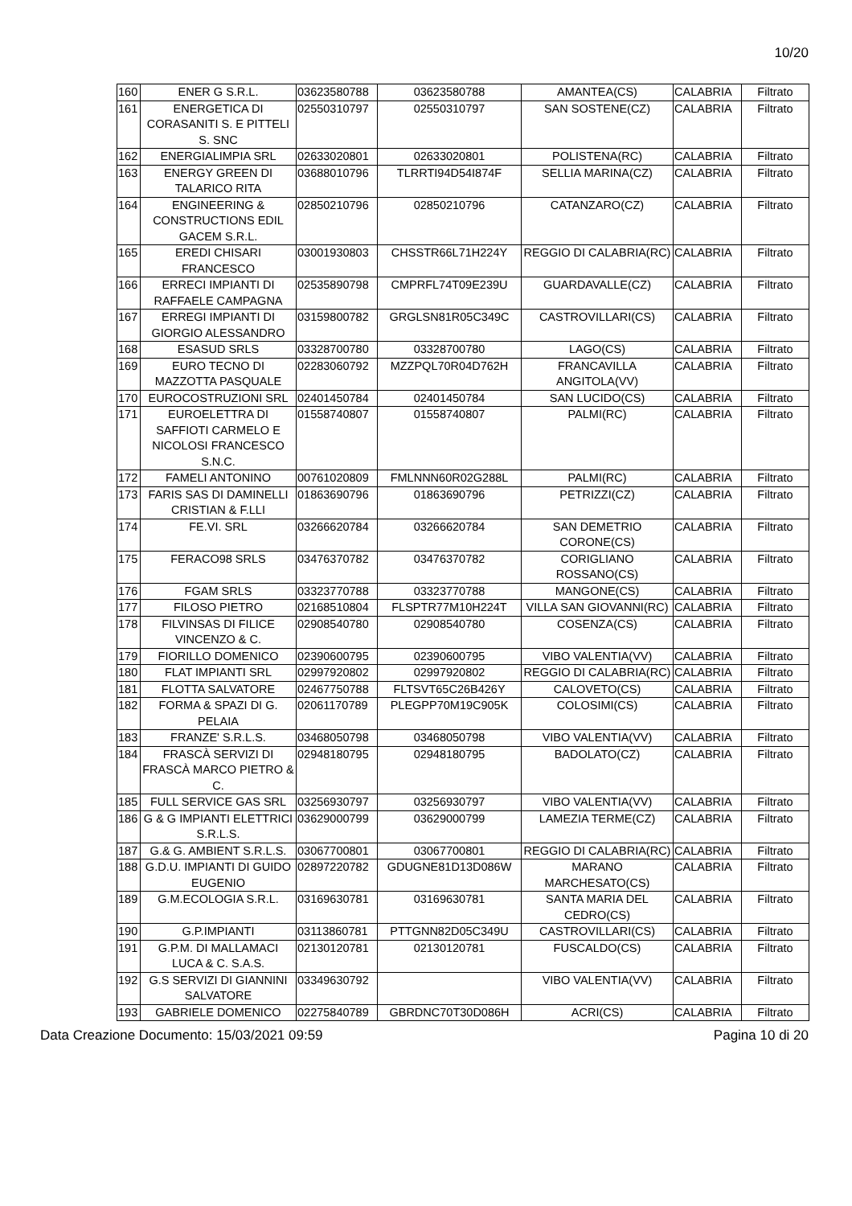10/20
| 160 | ENER G S.R.L. | 03623580788 | 03623580788 | AMANTEA(CS) | CALABRIA | Filtrato |
| 161 | ENERGETICA DI CORASANITI S. E PITTELI S. SNC | 02550310797 | 02550310797 | SAN SOSTENE(CZ) | CALABRIA | Filtrato |
| 162 | ENERGIALIMPIA SRL | 02633020801 | 02633020801 | POLISTENA(RC) | CALABRIA | Filtrato |
| 163 | ENERGY GREEN DI TALARICO RITA | 03688010796 | TLRRTI94D54I874F | SELLIA MARINA(CZ) | CALABRIA | Filtrato |
| 164 | ENGINEERING & CONSTRUCTIONS EDIL GACEM S.R.L. | 02850210796 | 02850210796 | CATANZARO(CZ) | CALABRIA | Filtrato |
| 165 | EREDI CHISARI FRANCESCO | 03001930803 | CHSSTR66L71H224Y | REGGIO DI CALABRIA(RC) | CALABRIA | Filtrato |
| 166 | ERRECI IMPIANTI DI RAFFAELE CAMPAGNA | 02535890798 | CMPRFL74T09E239U | GUARDAVALLE(CZ) | CALABRIA | Filtrato |
| 167 | ERREGI IMPIANTI DI GIORGIO ALESSANDRO | 03159800782 | GRGLSN81R05C349C | CASTROVILLARI(CS) | CALABRIA | Filtrato |
| 168 | ESASUD SRLS | 03328700780 | 03328700780 | LAGO(CS) | CALABRIA | Filtrato |
| 169 | EURO TECNO DI MAZZOTTA PASQUALE | 02283060792 | MZZPQL70R04D762H | FRANCAVILLA ANGITOLA(VV) | CALABRIA | Filtrato |
| 170 | EUROCOSTRUZIONI SRL | 02401450784 | 02401450784 | SAN LUCIDO(CS) | CALABRIA | Filtrato |
| 171 | EUROELETTRA DI SAFFIOTI CARMELO E NICOLOSI FRANCESCO S.N.C. | 01558740807 | 01558740807 | PALMI(RC) | CALABRIA | Filtrato |
| 172 | FAMELI ANTONINO | 00761020809 | FMLNNN60R02G288L | PALMI(RC) | CALABRIA | Filtrato |
| 173 | FARIS SAS DI DAMINELLI CRISTIAN & F.LLI | 01863690796 | 01863690796 | PETRIZZI(CZ) | CALABRIA | Filtrato |
| 174 | FE.VI. SRL | 03266620784 | 03266620784 | SAN DEMETRIO CORONE(CS) | CALABRIA | Filtrato |
| 175 | FERACO98 SRLS | 03476370782 | 03476370782 | CORIGLIANO ROSSANO(CS) | CALABRIA | Filtrato |
| 176 | FGAM SRLS | 03323770788 | 03323770788 | MANGONE(CS) | CALABRIA | Filtrato |
| 177 | FILOSO PIETRO | 02168510804 | FLSPTR77M10H224T | VILLA SAN GIOVANNI(RC) | CALABRIA | Filtrato |
| 178 | FILVINSAS DI FILICE VINCENZO & C. | 02908540780 | 02908540780 | COSENZA(CS) | CALABRIA | Filtrato |
| 179 | FIORILLO DOMENICO | 02390600795 | 02390600795 | VIBO VALENTIA(VV) | CALABRIA | Filtrato |
| 180 | FLAT IMPIANTI SRL | 02997920802 | 02997920802 | REGGIO DI CALABRIA(RC) | CALABRIA | Filtrato |
| 181 | FLOTTA SALVATORE | 02467750788 | FLTSVT65C26B426Y | CALOVETO(CS) | CALABRIA | Filtrato |
| 182 | FORMA & SPAZI DI G. PELAIA | 02061170789 | PLEGPP70M19C905K | COLOSIMI(CS) | CALABRIA | Filtrato |
| 183 | FRANZE' S.R.L.S. | 03468050798 | 03468050798 | VIBO VALENTIA(VV) | CALABRIA | Filtrato |
| 184 | FRASCÀ SERVIZI DI FRASCÀ MARCO PIETRO & C. | 02948180795 | 02948180795 | BADOLATO(CZ) | CALABRIA | Filtrato |
| 185 | FULL SERVICE GAS SRL | 03256930797 | 03256930797 | VIBO VALENTIA(VV) | CALABRIA | Filtrato |
| 186 | G & G IMPIANTI ELETTRICI S.R.L.S. | 03629000799 | 03629000799 | LAMEZIA TERME(CZ) | CALABRIA | Filtrato |
| 187 | G.& G. AMBIENT S.R.L.S. | 03067700801 | 03067700801 | REGGIO DI CALABRIA(RC) | CALABRIA | Filtrato |
| 188 | G.D.U. IMPIANTI DI GUIDO EUGENIO | 02897220782 | GDUGNE81D13D086W | MARANO MARCHESATO(CS) | CALABRIA | Filtrato |
| 189 | G.M.ECOLOGIA S.R.L. | 03169630781 | 03169630781 | SANTA MARIA DEL CEDRO(CS) | CALABRIA | Filtrato |
| 190 | G.P.IMPIANTI | 03113860781 | PTTGNN82D05C349U | CASTROVILLARI(CS) | CALABRIA | Filtrato |
| 191 | G.P.M. DI MALLAMACI LUCA & C. S.A.S. | 02130120781 | 02130120781 | FUSCALDO(CS) | CALABRIA | Filtrato |
| 192 | G.S SERVIZI DI GIANNINI SALVATORE | 03349630792 | | VIBO VALENTIA(VV) | CALABRIA | Filtrato |
| 193 | GABRIELE DOMENICO | 02275840789 | GBRDNC70T30D086H | ACRI(CS) | CALABRIA | Filtrato |
Data Creazione Documento: 15/03/2021 09:59 Pagina 10 di 20